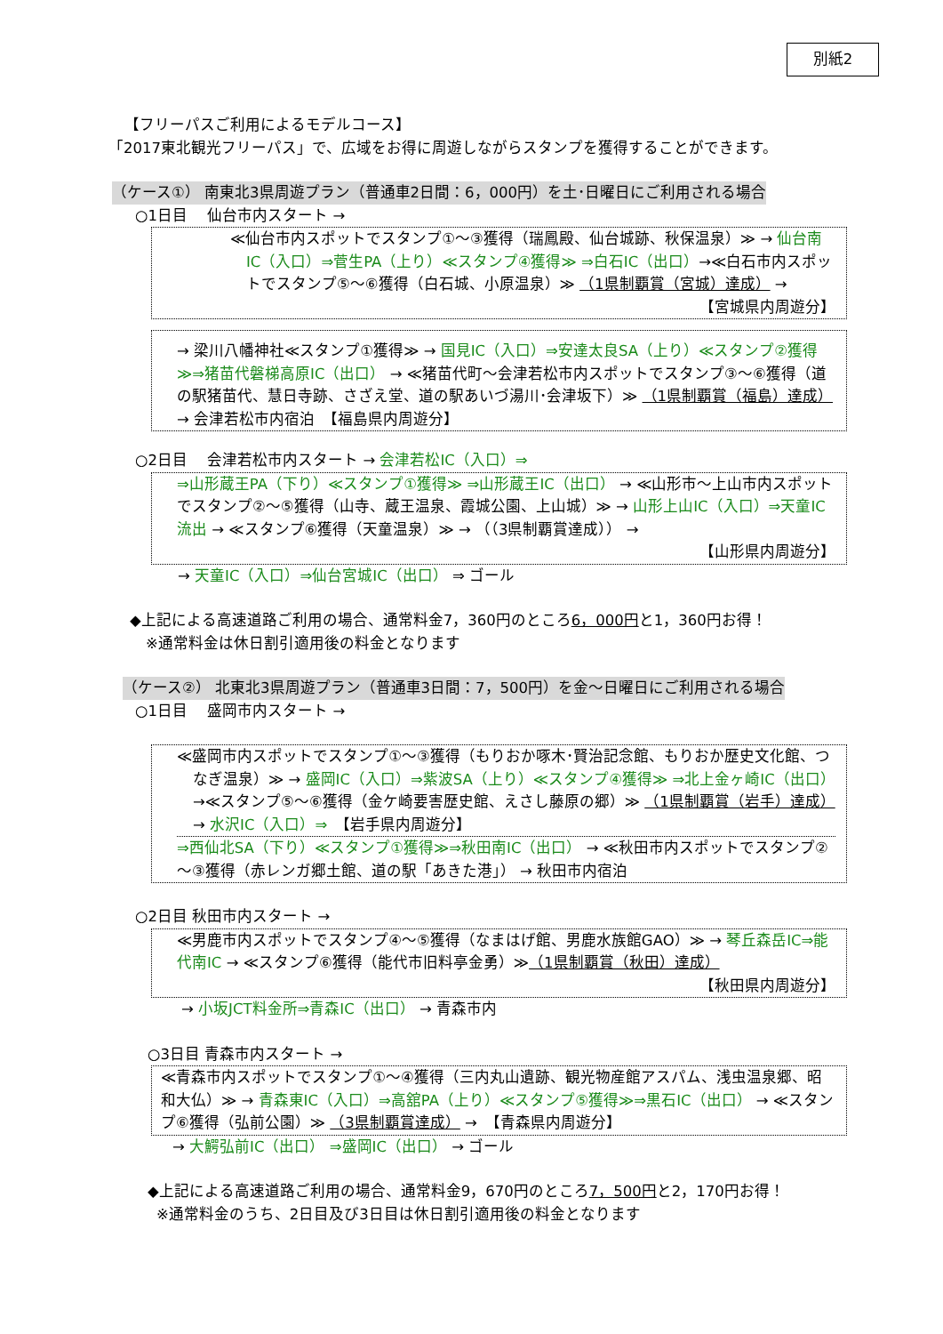別紙2
【フリーパスご利用によるモデルコース】
「2017東北観光フリーパス」で、広域をお得に周遊しながらスタンプを獲得することができます。
（ケース①） 南東北3県周遊プラン（普通車2日間：6，000円）を土･日曜日にご利用される場合
○1日目　 仙台市内スタート →
≪仙台市内スポットでスタンプ①～③獲得（瑞鳳殿、仙台城跡、秋保温泉）≫ → 仙台南IC（入口）⇒菅生PA（上り）≪スタンプ④獲得≫ ⇒白石IC（出口）→≪白石市内スポットでスタンプ⑤～⑥獲得（白石城、小原温泉）≫ （1県制覇賞（宮城）達成） →
【宮城県内周遊分】
→ 梁川八幡神社≪スタンプ①獲得≫ → 国見IC（入口）⇒安達太良SA（上り）≪スタンプ②獲得≫⇒猪苗代磐梯高原IC（出口） → ≪猪苗代町～会津若松市内スポットでスタンプ③～⑥獲得（道の駅猪苗代、慧日寺跡、さざえ堂、道の駅あいづ湯川･会津坂下）≫ （1県制覇賞（福島）達成） → 会津若松市内宿泊　【福島県内周遊分】
○2日目　 会津若松市内スタート → 会津若松IC（入口）⇒
⇒山形蔵王PA（下り）≪スタンプ①獲得≫ ⇒山形蔵王IC（出口） → ≪山形市～上山市内スポットでスタンプ②～⑤獲得（山寺、蔵王温泉、霞城公園、上山城）≫ → 山形上山IC（入口）⇒天童IC流出 → ≪スタンプ⑥獲得（天童温泉）≫ → （（3県制覇賞達成）） →
【山形県内周遊分】
→ 天童IC（入口）⇒仙台宮城IC（出口） ⇒ ゴール
◆上記による高速道路ご利用の場合、通常料金7，360円のところ6，000円と1，360円お得！
※通常料金は休日割引適用後の料金となります
（ケース②） 北東北3県周遊プラン（普通車3日間：7，500円）を金～日曜日にご利用される場合
○1日目　 盛岡市内スタート →
≪盛岡市内スポットでスタンプ①～③獲得（もりおか啄木･賢治記念館、もりおか歴史文化館、つなぎ温泉）≫ → 盛岡IC（入口）⇒紫波SA（上り）≪スタンプ④獲得≫ ⇒北上金ヶ崎IC（出口）→≪スタンプ⑤～⑥獲得（金ケ崎要害歴史館、えさし藤原の郷）≫ （1県制覇賞（岩手）達成） → 水沢IC（入口）⇒　【岩手県内周遊分】
⇒西仙北SA（下り）≪スタンプ①獲得≫⇒秋田南IC（出口） → ≪秋田市内スポットでスタンプ②～③獲得（赤レンガ郷土館、道の駅「あきた港」） → 秋田市内宿泊
○2日目 秋田市内スタート →
≪男鹿市内スポットでスタンプ④～⑤獲得（なまはげ館、男鹿水族館GAO）≫ → 琴丘森岳IC⇒能代南IC → ≪スタンプ⑥獲得（能代市旧料亭金勇）≫（1県制覇賞（秋田）達成）
【秋田県内周遊分】
→ 小坂JCT料金所⇒青森IC（出口） → 青森市内
○3日目 青森市内スタート →
≪青森市内スポットでスタンプ①～④獲得（三内丸山遺跡、観光物産館アスパム、浅虫温泉郷、昭和大仏）≫ → 青森東IC（入口）⇒高舘PA（上り）≪スタンプ⑤獲得≫⇒黒石IC（出口） → ≪スタンプ⑥獲得（弘前公園）≫ （3県制覇賞達成） →　【青森県内周遊分】
→ 大鰐弘前IC（出口） ⇒盛岡IC（出口） → ゴール
◆上記による高速道路ご利用の場合、通常料金9，670円のところ7，500円と2，170円お得！
※通常料金のうち、2日目及び3日目は休日割引適用後の料金となります